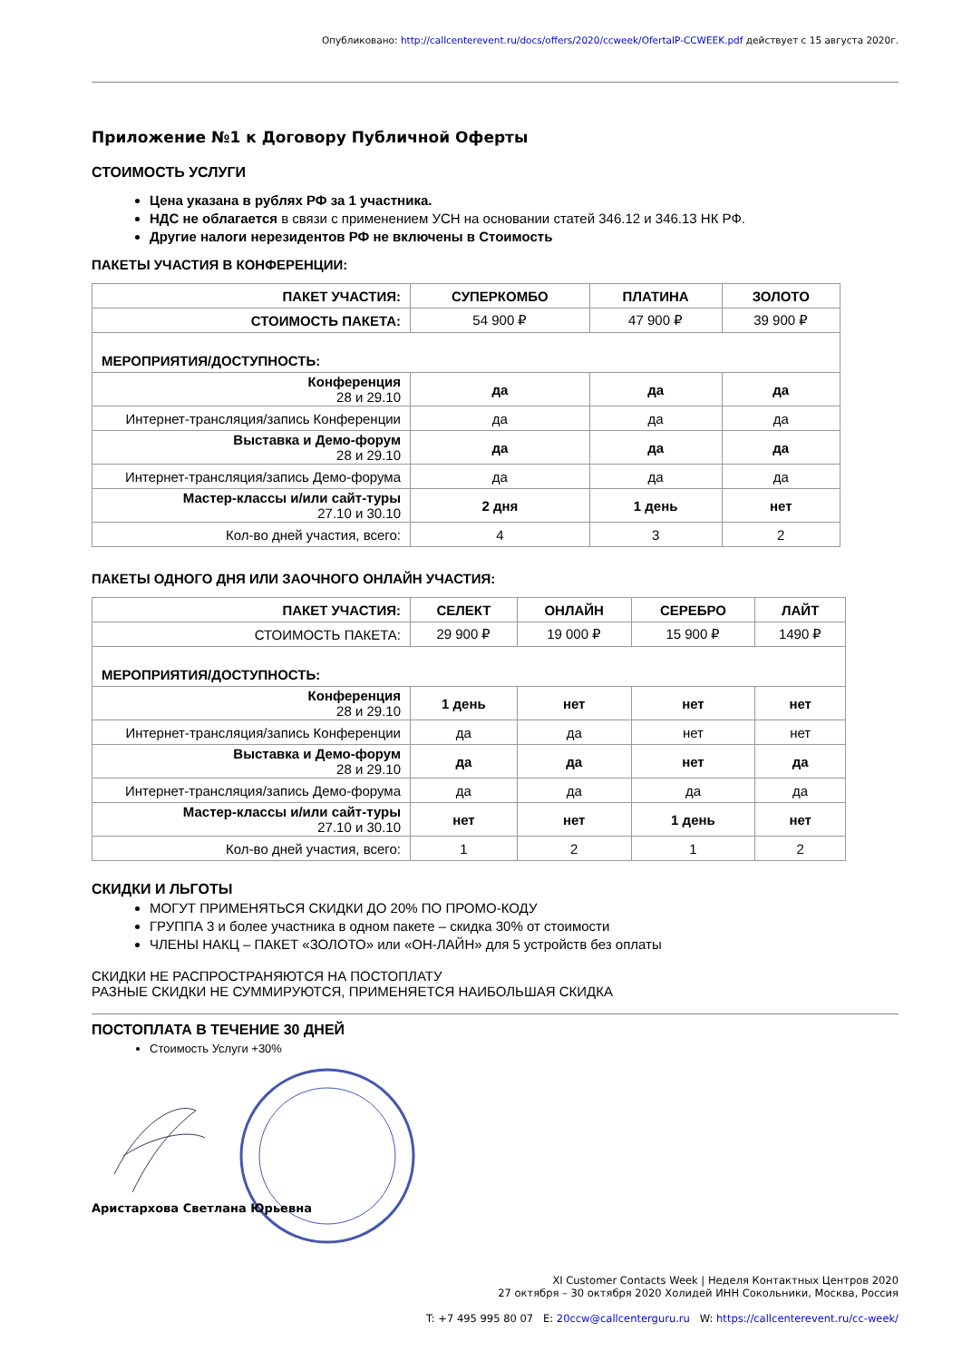Опубликовано: http://callcenterevent.ru/docs/offers/2020/ccweek/OfertaIP-CCWEEK.pdf действует с 15 августа 2020г.
Приложение №1 к Договору Публичной Оферты
СТОИМОСТЬ УСЛУГИ
Цена указана в рублях РФ за 1 участника.
НДС не облагается в связи с применением УСН на основании статей 346.12 и 346.13 НК РФ.
Другие налоги нерезидентов РФ не включены в Стоимость
ПАКЕТЫ УЧАСТИЯ В КОНФЕРЕНЦИИ:
| ПАКЕТ УЧАСТИЯ: | СУПЕРКОМБО | ПЛАТИНА | ЗОЛОТО |
| СТОИМОСТЬ ПАКЕТА: | 54 900 ₽ | 47 900 ₽ | 39 900 ₽ |
| МЕРОПРИЯТИЯ/ДОСТУПНОСТЬ: | | | |
| Конференция 28 и 29.10 | да | да | да |
| Интернет-трансляция/запись Конференции | да | да | да |
| Выставка и Демо-форум 28 и 29.10 | да | да | да |
| Интернет-трансляция/запись Демо-форума | да | да | да |
| Мастер-классы и/или сайт-туры 27.10 и 30.10 | 2 дня | 1 день | нет |
| Кол-во дней участия, всего: | 4 | 3 | 2 |
ПАКЕТЫ ОДНОГО ДНЯ ИЛИ ЗАОЧНОГО ОНЛАЙН УЧАСТИЯ:
| ПАКЕТ УЧАСТИЯ: | СЕЛЕКТ | ОНЛАЙН | СЕРЕБРО | ЛАЙТ |
| СТОИМОСТЬ ПАКЕТА: | 29 900 ₽ | 19 000 ₽ | 15 900 ₽ | 1490 ₽ |
| МЕРОПРИЯТИЯ/ДОСТУПНОСТЬ: | | | | |
| Конференция 28 и 29.10 | 1 день | нет | нет | нет |
| Интернет-трансляция/запись Конференции | да | да | нет | нет |
| Выставка и Демо-форум 28 и 29.10 | да | да | нет | да |
| Интернет-трансляция/запись Демо-форума | да | да | да | да |
| Мастер-классы и/или сайт-туры 27.10 и 30.10 | нет | нет | 1 день | нет |
| Кол-во дней участия, всего: | 1 | 2 | 1 | 2 |
СКИДКИ И ЛЬГОТЫ
МОГУТ ПРИМЕНЯТЬСЯ СКИДКИ ДО 20% ПО ПРОМО-КОДУ
ГРУППА 3 и более участника в одном пакете – скидка 30% от стоимости
ЧЛЕНЫ НАКЦ – ПАКЕТ «ЗОЛОТО» или «ОН-ЛАЙН» для 5 устройств без оплаты
СКИДКИ НЕ РАСПРОСТРАНЯЮТСЯ НА ПОСТОПЛАТУ
РАЗНЫЕ СКИДКИ НЕ СУММИРУЮТСЯ, ПРИМЕНЯЕТСЯ НАИБОЛЬШАЯ СКИДКА
ПОСТОПЛАТА В ТЕЧЕНИЕ 30 ДНЕЙ
Стоимость Услуги +30%
Аристархова Светлана Юрьевна
XI Customer Contacts Week | Неделя Контактных Центров 2020
27 октября – 30 октября 2020 Холидей ИНН Сокольники, Москва, Россия
T: +7 495 995 80 07 E: 20ccw@callcenterguru.ru W: https://callcenterevent.ru/cc-week/